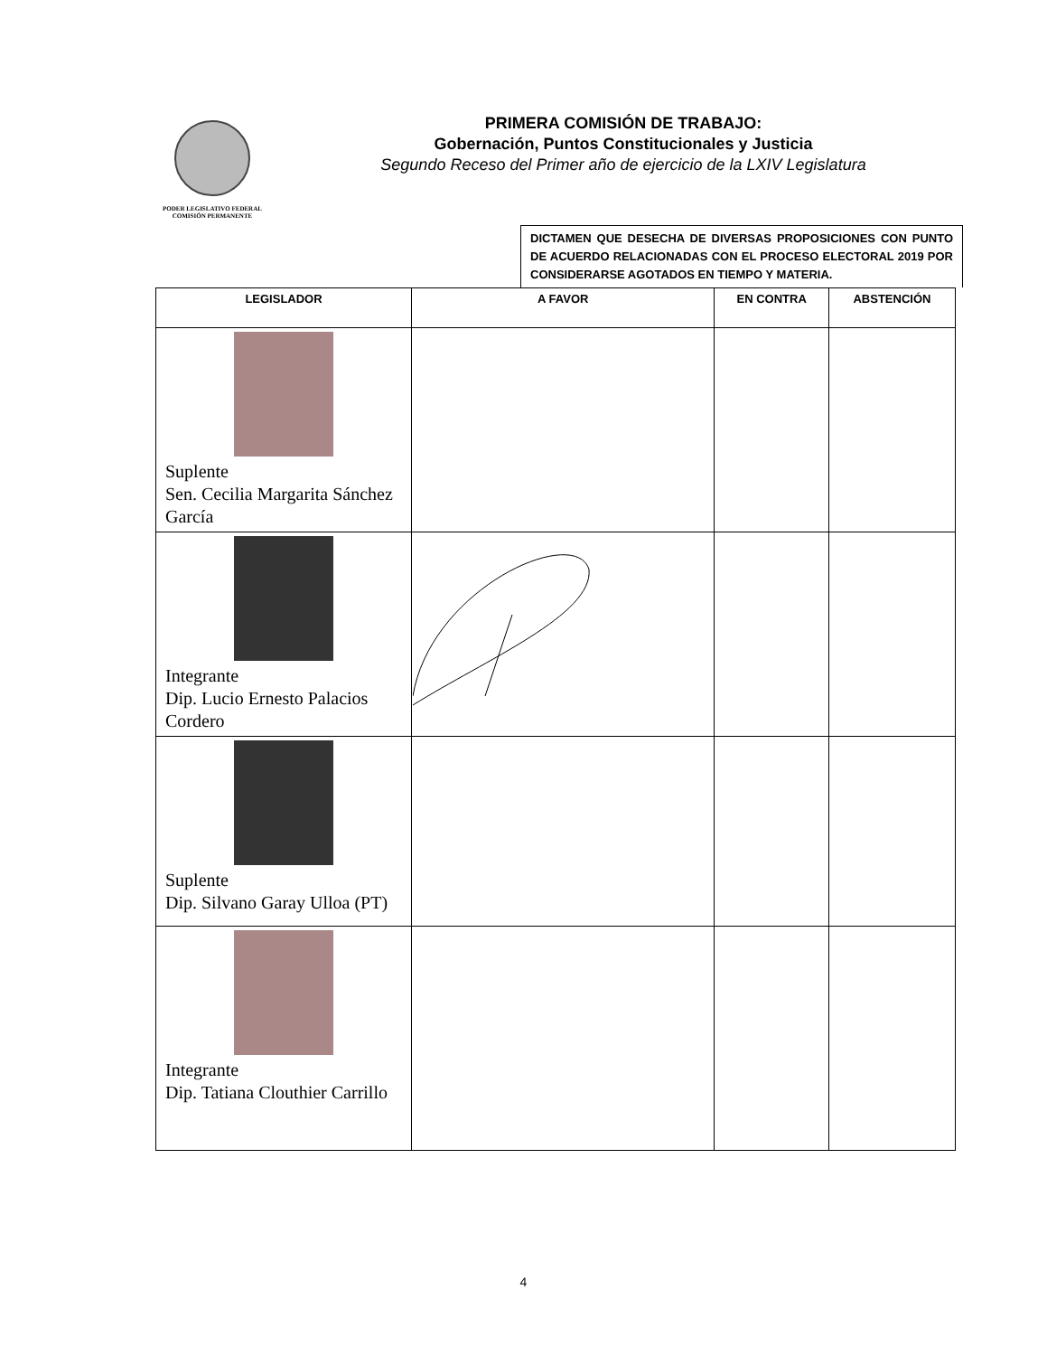PODER LEGISLATIVO FEDERAL
COMISIÓN PERMANENTE
PRIMERA COMISIÓN DE TRABAJO:
Gobernación, Puntos Constitucionales y Justicia
Segundo Receso del Primer año de ejercicio de la LXIV Legislatura
DICTAMEN QUE DESECHA DE DIVERSAS PROPOSICIONES CON PUNTO DE ACUERDO RELACIONADAS CON EL PROCESO ELECTORAL 2019 POR CONSIDERARSE AGOTADOS EN TIEMPO Y MATERIA.
| LEGISLADOR | A FAVOR | EN CONTRA | ABSTENCIÓN |
| --- | --- | --- | --- |
| Suplente Sen. Cecilia Margarita Sánchez García | | | |
| Integrante Dip. Lucio Ernesto Palacios Cordero | | | |
| Suplente Dip. Silvano Garay Ulloa (PT) | | | |
| Integrante Dip. Tatiana Clouthier Carrillo | | | |
4